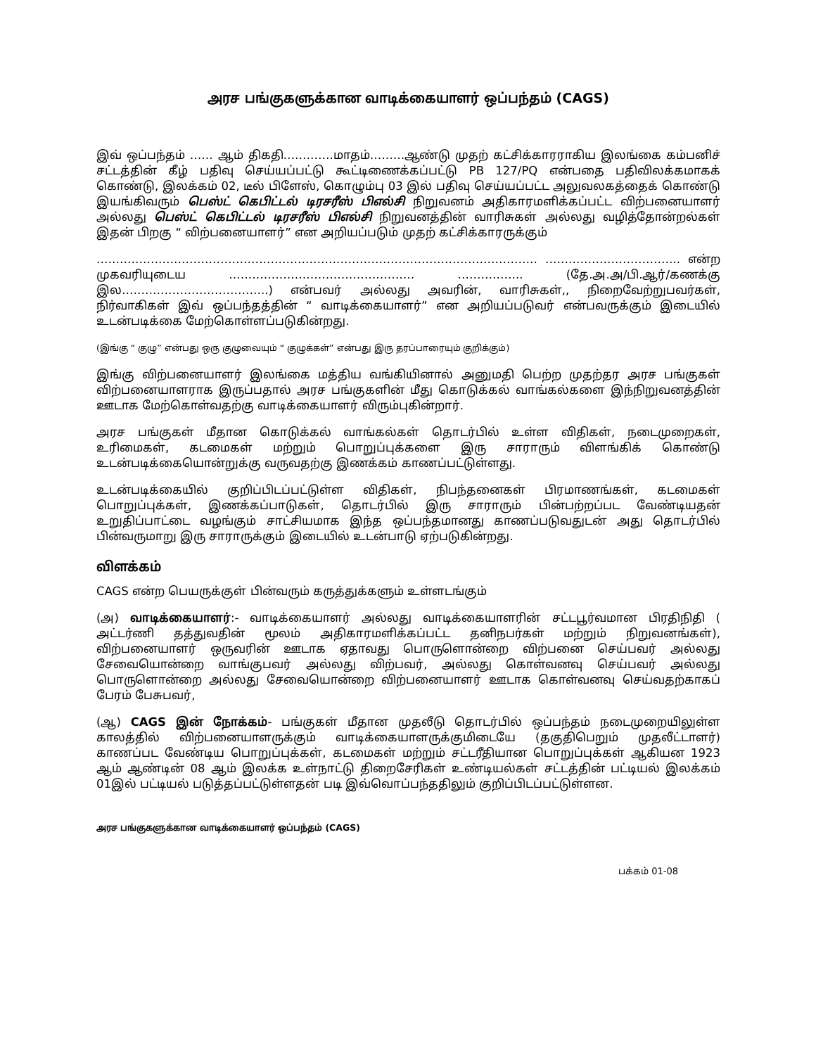அரச பங்குகளுக்கான வாடிக்கையாளர் ஒப்பந்தம் (CAGS)
இவ் ஒப்பந்தம் …… ஆம் திகதி………….மாதம்………ஆண்டு முதற் கட்சிக்காரராகிய இலங்கை கம்பனிச் சட்டத்தின் கீழ் பதிவு செய்யப்பட்டு கூட்டிணைக்கப்பட்டு PB 127/PQ என்பதை பதிவிலக்கமாகக் கொண்டு, இலக்கம் 02, டீல் பிளேஸ், கொழும்பு 03 இல் பதிவு செய்யப்பட்ட அலுவலகத்தைக் கொண்டு இயங்கிவரும் பெஸ்ட் கெபிட்டல் டிரசரீஸ் பிஎல்சி நிறுவனம் அதிகாரமளிக்கப்பட்ட விற்பனையாளர் அல்லது பெஸ்ட் கெபிட்டல் டிரசரீஸ் பிஎல்சி நிறுவனத்தின் வாரிசுகள் அல்லது வழித்தோன்றல்கள் இதன் பிறகு “ விற்பனையாளர்” என அறியப்படும் முதற் கட்சிக்காரருக்கும்
…………………………………………………………………………………………………… …………………………….. என்ற முகவரியுடைய ………………………………………… …………….. (தே.அ.அ/பி.ஆர்/கணக்கு இல………………………………..) என்பவர் அல்லது அவரின், வாரிசுகள்,, நிறைவேற்றுபவர்கள், நிர்வாகிகள் இவ் ஒப்பந்தத்தின் “ வாடிக்கையாளர்” என அறியப்படுவர் என்பவருக்கும் இடையில் உடன்படிக்கை மேற்கொள்ளப்படுகின்றது.
(இங்கு “ குழு” என்பது ஒரு குழுவையும் “ குழுக்கள்” என்பது இரு தரப்பாரையும் குறிக்கும்)
இங்கு விற்பனையாளர் இலங்கை மத்திய வங்கியினால் அனுமதி பெற்ற முதற்தர அரச பங்குகள் விற்பனையாளராக இருப்பதால் அரச பங்குகளின் மீது கொடுக்கல் வாங்கல்களை இந்நிறுவனத்தின் ஊடாக மேற்கொள்வதற்கு வாடிக்கையாளர் விரும்புகின்றார்.
அரச பங்குகள் மீதான கொடுக்கல் வாங்கல்கள் தொடர்பில் உள்ள விதிகள், நடைமுறைகள், உரிமைகள், கடமைகள் மற்றும் பொறுப்புக்களை இரு சாராரும் விளங்கிக் கொண்டு உடன்படிக்கையொன்றுக்கு வருவதற்கு இணக்கம் காணப்பட்டுள்ளது.
உடன்படிக்கையில் குறிப்பிடப்பட்டுள்ள விதிகள், நிபந்தனைகள் பிரமாணங்கள், கடமைகள் பொறுப்புக்கள், இணக்கப்பாடுகள், தொடர்பில் இரு சாராரும் பின்பற்றப்பட வேண்டியதன் உறுதிப்பாட்டை வழங்கும் சாட்சியமாக இந்த ஒப்பந்தமானது காணப்படுவதுடன் அது தொடர்பில் பின்வருமாறு இரு சாராருக்கும் இடையில் உடன்பாடு ஏற்படுகின்றது.
விளக்கம்
CAGS என்ற பெயருக்குள் பின்வரும் கருத்துக்களும் உள்ளடங்கும்
(அ) வாடிக்கையாளர்:- வாடிக்கையாளர் அல்லது வாடிக்கையாளரின் சட்டபூர்வமான பிரதிநிதி ( அட்டர்ணி தத்துவதின் மூலம் அதிகாரமளிக்கப்பட்ட தனிநபர்கள் மற்றும் நிறுவனங்கள்), விற்பனையாளர் ஒருவரின் ஊடாக ஏதாவது பொருளொன்றை விற்பனை செய்பவர் அல்லது சேவையொன்றை வாங்குபவர் அல்லது விற்பவர், அல்லது கொள்வனவு செய்பவர் அல்லது பொருளொன்றை அல்லது சேவையொன்றை விற்பனையாளர் ஊடாக கொள்வனவு செய்வதற்காகப் பேரம் பேசுபவர்,
(ஆ) CAGS இன் நோக்கம்- பங்குகள் மீதான முதலீடு தொடர்பில் ஒப்பந்தம் நடைமுறையிலுள்ள காலத்தில் விற்பனையாளருக்கும் வாடிக்கையாளருக்குமிடையே (தகுதிபெறும் முதலீட்டாளர்) காணப்பட வேண்டிய பொறுப்புக்கள், கடமைகள் மற்றும் சட்டரீதியான பொறுப்புக்கள் ஆகியன 1923 ஆம் ஆண்டின் 08 ஆம் இலக்க உள்நாட்டு திறைசேரிகள் உண்டியல்கள் சட்டத்தின் பட்டியல் இலக்கம் 01இல் பட்டியல் படுத்தப்பட்டுள்ளதன் படி இவ்வொப்பந்ததிலும் குறிப்பிடப்பட்டுள்ளன.
அரச பங்குகளுக்கான வாடிக்கையாளர் ஒப்பந்தம் (CAGS)
பக்கம் 01-08